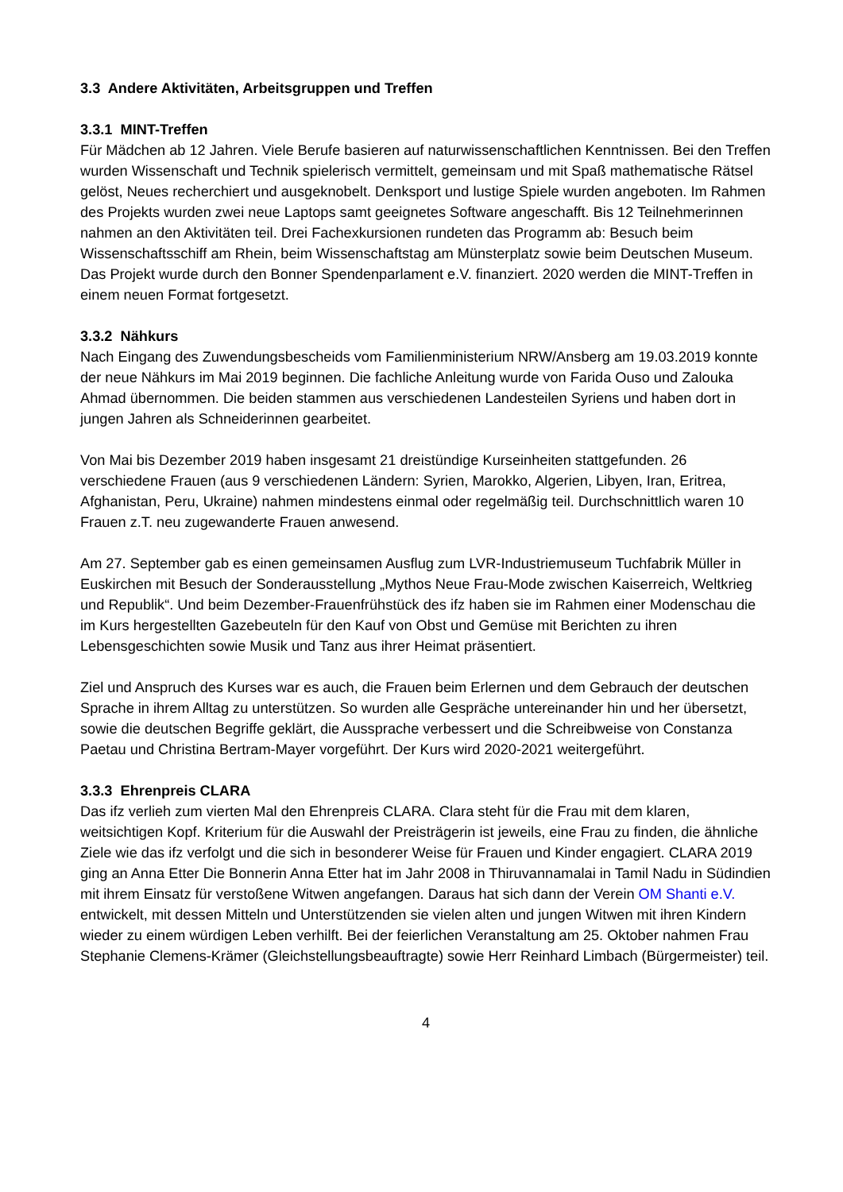3.3 Andere Aktivitäten, Arbeitsgruppen und Treffen
3.3.1 MINT-Treffen
Für Mädchen ab 12 Jahren. Viele Berufe basieren auf naturwissenschaftlichen Kenntnissen. Bei den Treffen wurden Wissenschaft und Technik spielerisch vermittelt, gemeinsam und mit Spaß mathematische Rätsel gelöst, Neues recherchiert und ausgeknobelt. Denksport und lustige Spiele wurden angeboten. Im Rahmen des Projekts wurden zwei neue Laptops samt geeignetes Software angeschafft. Bis 12 Teilnehmerinnen nahmen an den Aktivitäten teil. Drei Fachexkursionen rundeten das Programm ab: Besuch beim Wissenschaftsschiff am Rhein, beim Wissenschaftstag am Münsterplatz sowie beim Deutschen Museum. Das Projekt wurde durch den Bonner Spendenparlament e.V. finanziert. 2020 werden die MINT-Treffen in einem neuen Format fortgesetzt.
3.3.2 Nähkurs
Nach Eingang des Zuwendungsbescheids vom Familienministerium NRW/Ansberg am 19.03.2019 konnte der neue Nähkurs im Mai 2019 beginnen. Die fachliche Anleitung wurde von Farida Ouso und Zalouka Ahmad übernommen. Die beiden stammen aus verschiedenen Landesteilen Syriens und haben dort in jungen Jahren als Schneiderinnen gearbeitet.
Von Mai bis Dezember 2019 haben insgesamt 21 dreistündige Kurseinheiten stattgefunden. 26 verschiedene Frauen (aus 9 verschiedenen Ländern: Syrien, Marokko, Algerien, Libyen, Iran, Eritrea, Afghanistan, Peru, Ukraine) nahmen mindestens einmal oder regelmäßig teil. Durchschnittlich waren 10 Frauen z.T. neu zugewanderte Frauen anwesend.
Am 27. September gab es einen gemeinsamen Ausflug zum LVR-Industriemuseum Tuchfabrik Müller in Euskirchen mit Besuch der Sonderausstellung „Mythos Neue Frau-Mode zwischen Kaiserreich, Weltkrieg und Republik“. Und beim Dezember-Frauenfrühstück des ifz haben sie im Rahmen einer Modenschau die im Kurs hergestellten Gazebeuteln für den Kauf von Obst und Gemüse mit Berichten zu ihren Lebensgeschichten sowie Musik und Tanz aus ihrer Heimat präsentiert.
Ziel und Anspruch des Kurses war es auch, die Frauen beim Erlernen und dem Gebrauch der deutschen Sprache in ihrem Alltag zu unterstützen. So wurden alle Gespräche untereinander hin und her übersetzt, sowie die deutschen Begriffe geklärt, die Aussprache verbessert und die Schreibweise von Constanza Paetau und Christina Bertram-Mayer vorgeführt. Der Kurs wird 2020-2021 weitergeführt.
3.3.3 Ehrenpreis CLARA
Das ifz verlieh zum vierten Mal den Ehrenpreis CLARA. Clara steht für die Frau mit dem klaren, weitsichtigen Kopf. Kriterium für die Auswahl der Preisträgerin ist jeweils, eine Frau zu finden, die ähnliche Ziele wie das ifz verfolgt und die sich in besonderer Weise für Frauen und Kinder engagiert. CLARA 2019 ging an Anna Etter Die Bonnerin Anna Etter hat im Jahr 2008 in Thiruvannamalai in Tamil Nadu in Südindien mit ihrem Einsatz für verstoßene Witwen angefangen. Daraus hat sich dann der Verein OM Shanti e.V. entwickelt, mit dessen Mitteln und Unterstützenden sie vielen alten und jungen Witwen mit ihren Kindern wieder zu einem würdigen Leben verhilft. Bei der feierlichen Veranstaltung am 25. Oktober nahmen Frau Stephanie Clemens-Krämer (Gleichstellungsbeauftragte) sowie Herr Reinhard Limbach (Bürgermeister) teil.
4